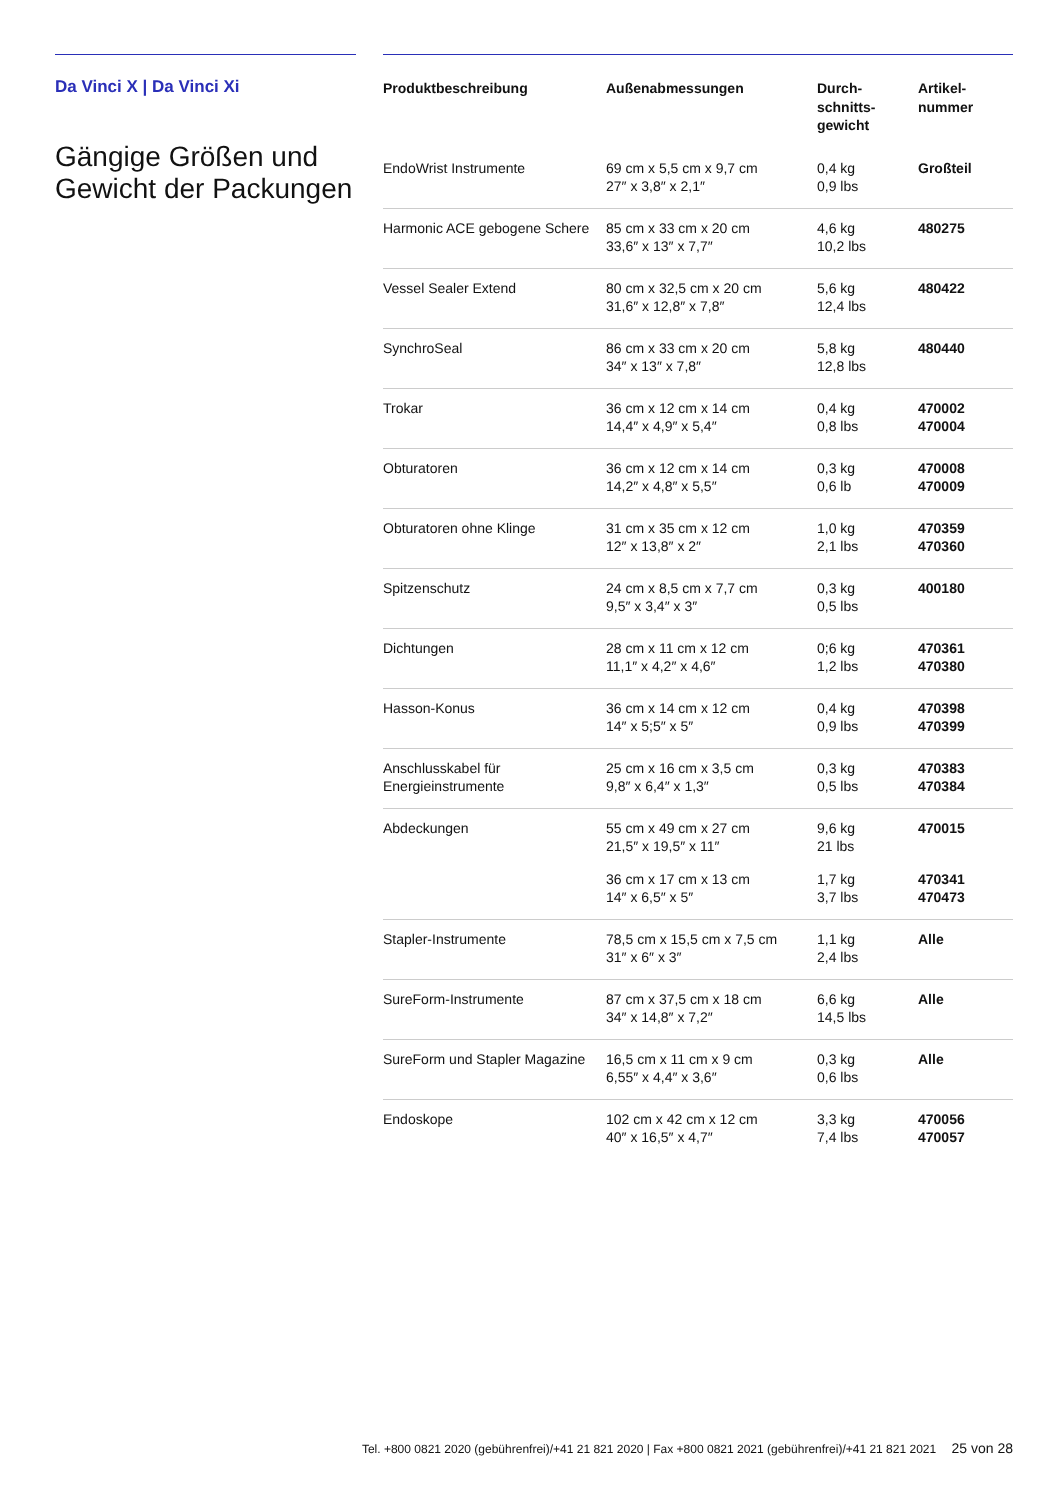Da Vinci X | Da Vinci Xi
Gängige Größen und Gewicht der Packungen
| Produktbeschreibung | Außenabmessungen | Durch- schnitts- gewicht | Artikel- nummer |
| --- | --- | --- | --- |
| EndoWrist Instrumente | 69 cm x 5,5 cm x 9,7 cm 27″ x 3,8″ x 2,1″ | 0,4 kg 0,9 lbs | Großteil |
| Harmonic ACE gebogene Schere | 85 cm x 33 cm x 20 cm 33,6″ x 13″ x 7,7″ | 4,6 kg 10,2 lbs | 480275 |
| Vessel Sealer Extend | 80 cm x 32,5 cm x 20 cm 31,6″ x 12,8″ x 7,8″ | 5,6 kg 12,4 lbs | 480422 |
| SynchroSeal | 86 cm x 33 cm x 20 cm 34″ x 13″ x 7,8″ | 5,8 kg 12,8 lbs | 480440 |
| Trokar | 36 cm x 12 cm x 14 cm 14,4″ x 4,9″ x 5,4″ | 0,4 kg 0,8 lbs | 470002 470004 |
| Obturatoren | 36 cm x 12 cm x 14 cm 14,2″ x 4,8″ x 5,5″ | 0,3 kg 0,6 lb | 470008 470009 |
| Obturatoren ohne Klinge | 31 cm x 35 cm x 12 cm 12″ x 13,8″ x 2″ | 1,0 kg 2,1 lbs | 470359 470360 |
| Spitzenschutz | 24 cm x 8,5 cm x 7,7 cm 9,5″ x 3,4″ x 3″ | 0,3 kg 0,5 lbs | 400180 |
| Dichtungen | 28 cm x 11 cm x 12 cm 11,1″ x 4,2″ x 4,6″ | 0;6 kg 1,2 lbs | 470361 470380 |
| Hasson-Konus | 36 cm x 14 cm x 12 cm 14″ x 5;5″ x 5″ | 0,4 kg 0,9 lbs | 470398 470399 |
| Anschlusskabel für Energieinstrumente | 25 cm x 16 cm x 3,5 cm 9,8″ x 6,4″ x 1,3″ | 0,3 kg 0,5 lbs | 470383 470384 |
| Abdeckungen | 55 cm x 49 cm x 27 cm 21,5″ x 19,5″ x 11″ | 9,6 kg 21 lbs | 470015 |
| | 36 cm x 17 cm x 13 cm 14″ x 6,5″ x 5″ | 1,7 kg 3,7 lbs | 470341 470473 |
| Stapler-Instrumente | 78,5 cm x 15,5 cm x 7,5 cm 31″ x 6″ x 3″ | 1,1 kg 2,4 lbs | Alle |
| SureForm-Instrumente | 87 cm x 37,5 cm x 18 cm 34″ x 14,8″ x 7,2″ | 6,6 kg 14,5 lbs | Alle |
| SureForm und Stapler Magazine | 16,5 cm x 11 cm x 9 cm 6,55″ x 4,4″ x 3,6″ | 0,3 kg 0,6 lbs | Alle |
| Endoskope | 102 cm x 42 cm x 12 cm 40″ x 16,5″ x 4,7″ | 3,3 kg 7,4 lbs | 470056 470057 |
Tel. +800 0821 2020 (gebührenfrei)/+41 21 821 2020 | Fax +800 0821 2021 (gebührenfrei)/+41 21 821 2021 25 von 28